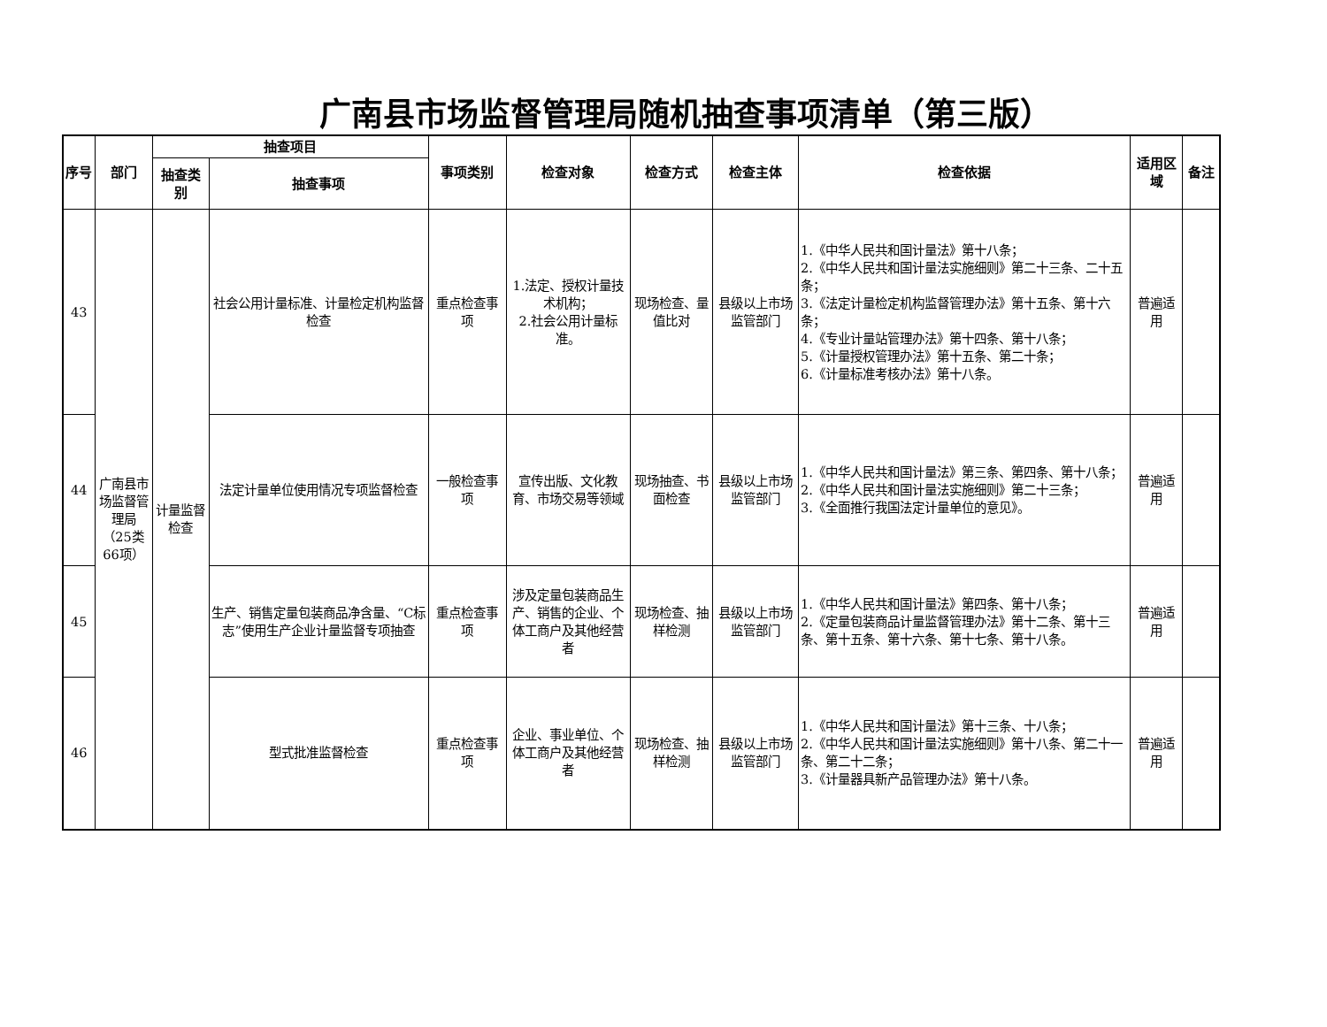广南县市场监督管理局随机抽查事项清单（第三版）
| 序号 | 部门 | 抽查项目 | | 事项类别 | 检查对象 | 检查方式 | 检查主体 | 检查依据 | 适用区域 | 备注 |
| --- | --- | --- | --- | --- | --- | --- | --- | --- | --- | --- |
| | | 抽查类别 | 抽查事项 | | | | | | | |
| 43 | 广南县市场监督管理局（25类66项） | 计量监督检查 | 社会公用计量标准、计量检定机构监督检查 | 重点检查事项 | 1.法定、授权计量技术机构； 2.社会公用计量标准。 | 现场检查、量值比对 | 县级以上市场监管部门 | 1.《中华人民共和国计量法》第十八条； 2.《中华人民共和国计量法实施细则》第二十三条、二十五条； 3.《法定计量检定机构监督管理办法》第十五条、第十六条； 4.《专业计量站管理办法》第十四条、第十八条； 5.《计量授权管理办法》第十五条、第二十条； 6.《计量标准考核办法》第十八条。 | 普遍适用 | |
| 44 | | | 法定计量单位使用情况专项监督检查 | 一般检查事项 | 宣传出版、文化教育、市场交易等领域 | 现场抽查、书面检查 | 县级以上市场监管部门 | 1.《中华人民共和国计量法》第三条、第四条、第十八条； 2.《中华人民共和国计量法实施细则》第二十三条； 3.《全面推行我国法定计量单位的意见》。 | 普遍适用 | |
| 45 | | | 生产、销售定量包装商品净含量、“C标志”使用生产企业计量监督专项抽查 | 重点检查事项 | 涉及定量包装商品生产、销售的企业、个体工商户及其他经营者 | 现场检查、抽样检测 | 县级以上市场监管部门 | 1.《中华人民共和国计量法》第四条、第十八条； 2.《定量包装商品计量监督管理办法》第十二条、第十三条、第十五条、第十六条、第十七条、第十八条。 | 普遍适用 | |
| 46 | | | 型式批准监督检查 | 重点检查事项 | 企业、事业单位、个体工商户及其他经营者 | 现场检查、抽样检测 | 县级以上市场监管部门 | 1.《中华人民共和国计量法》第十三条、十八条； 2.《中华人民共和国计量法实施细则》第十八条、第二十一条、第二十二条； 3.《计量器具新产品管理办法》第十八条。 | 普遍适用 | |